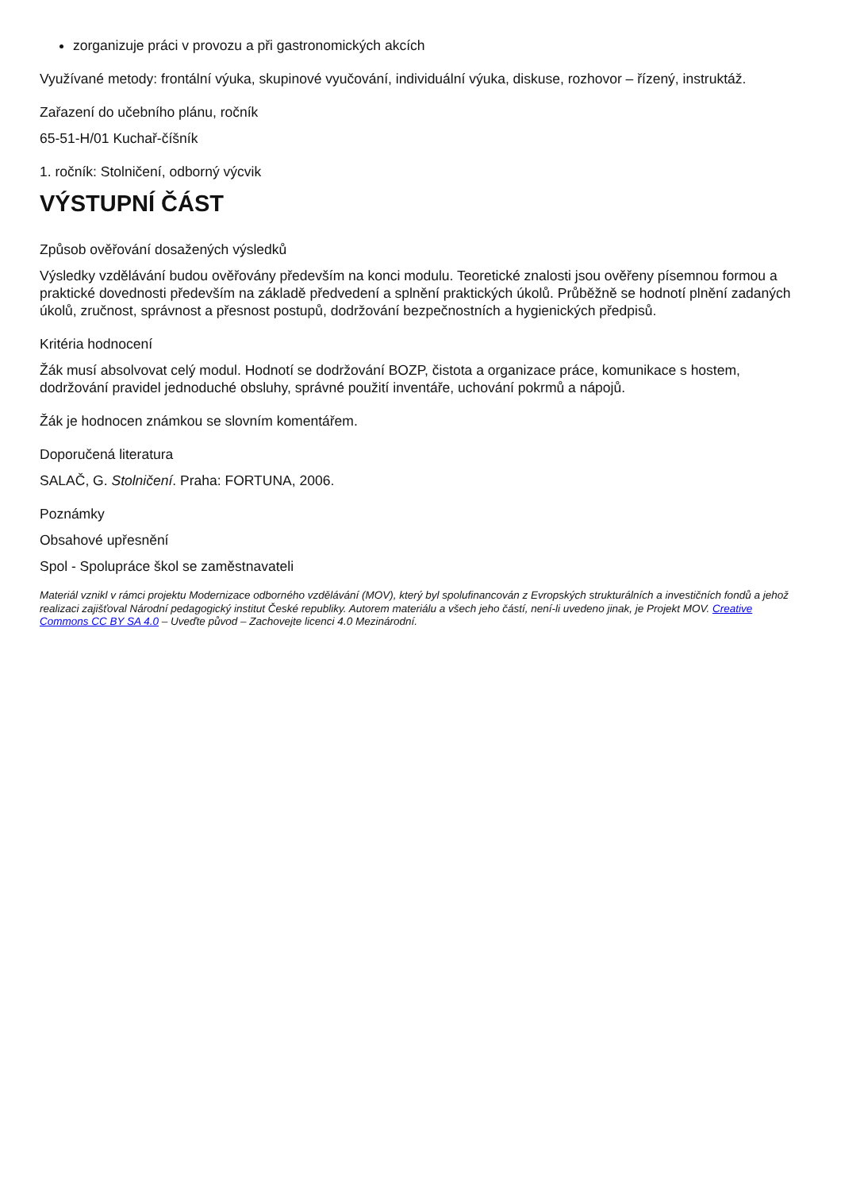zorganizuje práci v provozu a při gastronomických akcích
Využívané metody: frontální výuka, skupinové vyučování, individuální výuka, diskuse, rozhovor – řízený, instruktáž.
Zařazení do učebního plánu, ročník
65-51-H/01 Kuchař-číšník
1. ročník: Stolničení, odborný výcvik
VÝSTUPNÍ ČÁST
Způsob ověřování dosažených výsledků
Výsledky vzdělávání budou ověřovány především na konci modulu. Teoretické znalosti jsou ověřeny písemnou formou a praktické dovednosti především na základě předvedení a splnění praktických úkolů. Průběžně se hodnotí plnění zadaných úkolů, zručnost, správnost a přesnost postupů, dodržování bezpečnostních a hygienických předpisů.
Kritéria hodnocení
Žák musí absolvovat celý modul. Hodnotí se dodržování BOZP, čistota a organizace práce, komunikace s hostem, dodržování pravidel jednoduché obsluhy, správné použití inventáře, uchování pokrmů a nápojů.
Žák je hodnocen známkou se slovním komentářem.
Doporučená literatura
SALAČ, G. Stolničení. Praha: FORTUNA, 2006.
Poznámky
Obsahové upřesnění
Spol - Spolupráce škol se zaměstnavateli
Materiál vznikl v rámci projektu Modernizace odborného vzdělávání (MOV), který byl spolufinancován z Evropských strukturálních a investičních fondů a jehož realizaci zajišťoval Národní pedagogický institut České republiky. Autorem materiálu a všech jeho částí, není-li uvedeno jinak, je Projekt MOV. Creative Commons CC BY SA 4.0 – Uveďte původ – Zachovejte licenci 4.0 Mezinárodní.